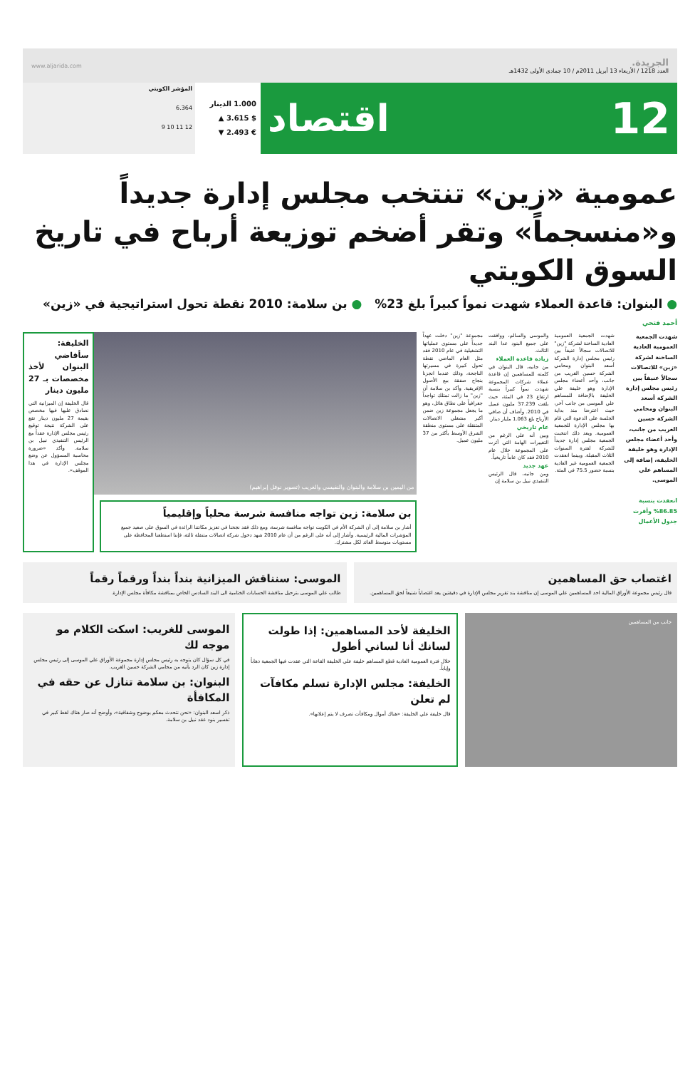الجريدة.
العدد 1218 / الأربعاء 13 أبريل 2011م / 10 جمادى الأولى 1432هـ
www.aljarida.com
12 اقتصاد
1.000 الدينار
$ 3.615 ▲
€ 2.493 ▼
المؤشر الكويتي
6.364
12 11 10 9
عمومية «زين» تنتخب مجلس إدارة جديداً و«منسجماً» وتقر أضخم توزيعة أرباح في تاريخ السوق الكويتي
● البنوان: قاعدة العملاء شهدت نمواً كبيراً بلغ 23% ● بن سلامة: 2010 نقطة تحول استراتيجية في «زين»
أحمد فتحي
شهدت الجمعية العمومية العادية الساخنة لشركة «زين» للاتصالات سجالاً عنيفاً بين رئيس مجلس إدارة الشركة أسعد البنوان ومحامي الشركة حسين الغريب من جانب، وأحد أعضاء مجلس الإدارة وهو خليفة الخليفة، إضافة إلى المساهم علي الموسى.
انعقدت بنسبة 86.85% وأقرت جدول الأعمال
شهدت الجمعية العمومية العادية الساخنة لشركة "زين" للاتصالات سجالاً عنيفاً بين رئيس مجلس إدارة الشركة أسعد البنوان ومحامي الشركة حسين الغريب من جانب، وأحد أعضاء مجلس الإدارة وهو خليفة علي الخليفة بالإضافة للمساهم علي الموسى من جانب آخر، حيث اعترضا منذ بداية الجلسة على الدعوة التي قام بها مجلس الإدارة للجمعية العمومية. وبعد ذلك انتخبت الجمعية مجلس إدارة جديداً للشركة لفترة السنوات الثلاث المقبلة. وبينما انعقدت الجمعية العمومية غير العادية بنسبة حضور 75.5 في المئة.
والموسى والسالم، ووافقت على جميع البنود عدا البند الثالث.
زيادة قاعدة العملاء
من جانبه، قال البنوان في كلمته للمساهمين إن قاعدة عملاء شركات المجموعة شهدت نمواً كبيراً بنسبة ارتفاع 23 في المئة، حيث بلغت 37.239 مليون عميل في 2010. وأضاف أن صافي الأرباح بلغ 1.063 مليار دينار.
عام تاريخي
وبين أنه على الرغم من التغييرات الهامة التي أثرت على المجموعة خلال عام 2010 فقد كان عاماً تاريخياً.
عهد جديد
ومن جانبه، قال الرئيس التنفيذي نبيل بن سلامة إن
مجموعة "زين" دخلت عهداً جديداً على مستوى عملياتها التشغيلية في عام 2010 فقد مثل العام الماضي نقطة تحول كبيرة في مسيرتها الناجحة، وذلك عندما انجزنا بنجاح صفقة بيع الأصول الإفريقية. وأكد بن سلامة أن "زين" ما زالت تمتلك تواجداً جغرافياً على نطاق هائل، وهو ما يجعل مجموعة زين ضمن أكبر مشغلي الاتصالات المتنقلة على مستوى منطقة الشرق الأوسط بأكثر من 37 مليون عميل.
من اليمين بن سلامة والبنوان والنفيسي والغريب (تصوير نوفل إبراهيم)
بن سلامة: زين تواجه منافسة شرسة محلياً وإقليمياً
أشار بن سلامة إلى أن الشركة الأم في الكويت تواجه منافسة شرسة، ومع ذلك فقد نجحنا في تعزيز مكانتنا الرائدة في السوق على صعيد جميع المؤشرات المالية الرئيسية. وأشار إلى أنه على الرغم من أن عام 2010 شهد دخول شركة اتصالات متنقلة ثالثة، فإننا استطعنا المحافظة على مستويات متوسط العائد لكل مشترك.
الخليفة: سأقاضي البنوان لأخذ مخصصات بـ 27 مليون دينار
قال الخليفة إن الميزانية التي نصادق عليها فيها مخصص بقيمة 27 مليون دينار تقع على الشركة نتيجة توقيع رئيس مجلس الإدارة عقداً مع الرئيس التنفيذي نبيل بن سلامة. وأكد «ضرورة محاسبة المسؤول عن وضع مجلس الإدارة في هذا الموقف».
اغتصاب حق المساهمين
قال رئيس مجموعة الأوراق المالية احد المساهمين علي الموسى إن مناقشة بند تقرير مجلس الإدارة في دقيقتين يعد اغتصاباً شنيعاً لحق المساهمين.
الموسى: سنناقش الميزانية بنداً بنداً ورقماً رقماً
طالب علي الموسى بترحيل مناقشة الحسابات الختامية الى البند السادس الخاص بمناقشة مكافأة مجلس الإدارة.
جانب من المساهمين
الخليفة لأحد المساهمين: إذا طولت لسانك أنا لساني أطول
خلال فترة العمومية العادية قطع المساهم خليفة علي الخليفة القاعة التي عقدت فيها الجمعية ذهاباً وإياباً.
الخليفة: مجلس الإدارة تسلم مكافآت لم تعلن
قال خليفة علي الخليفة: «هناك أموال ومكافآت تصرف لا يتم إعلانها».
الموسى للغريب: اسكت الكلام مو موجه لك
في كل سؤال كان يتوجه به رئيس مجلس إدارة مجموعة الأوراق علي الموسى إلى رئيس مجلس إدارة زين كان الرد يأتيه من محامي الشركة حسين الغريب.
البنوان: بن سلامة تنازل عن حقه في المكافأة
ذكر اسعد البنوان: «نحن نتحدث معكم بوضوح وشفافية»، وأوضح أنه صار هناك لغط كبير في تفسير بنود عقد نبيل بن سلامة.